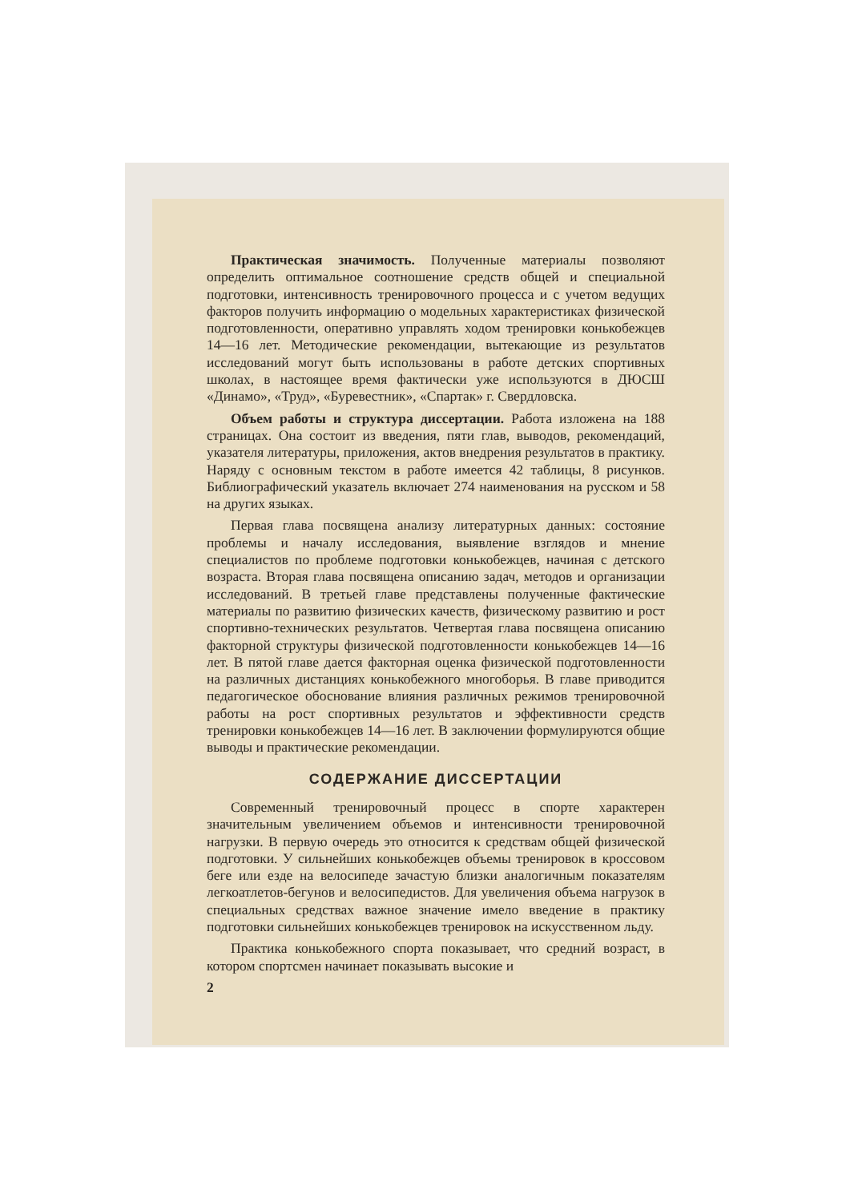Практическая значимость. Полученные материалы позволяют определить оптимальное соотношение средств общей и специальной подготовки, интенсивность тренировочного процесса и с учетом ведущих факторов получить информацию о модельных характеристиках физической подготовленности, оперативно управлять ходом тренировки конькобежцев 14—16 лет. Методические рекомендации, вытекающие из результатов исследований могут быть использованы в работе детских спортивных школах, в настоящее время фактически уже используются в ДЮСШ «Динамо», «Труд», «Буревестник», «Спартак» г. Свердловска.
Объем работы и структура диссертации. Работа изложена на 188 страницах. Она состоит из введения, пяти глав, выводов, рекомендаций, указателя литературы, приложения, актов внедрения результатов в практику. Наряду с основным текстом в работе имеется 42 таблицы, 8 рисунков. Библиографический указатель включает 274 наименования на русском и 58 на других языках.
Первая глава посвящена анализу литературных данных: состояние проблемы и началу исследования, выявление взглядов и мнение специалистов по проблеме подготовки конькобежцев, начиная с детского возраста. Вторая глава посвящена описанию задач, методов и организации исследований. В третьей главе представлены полученные фактические материалы по развитию физических качеств, физическому развитию и рост спортивно-технических результатов. Четвертая глава посвящена описанию факторной структуры физической подготовленности конькобежцев 14—16 лет. В пятой главе дается факторная оценка физической подготовленности на различных дистанциях конькобежного многоборья. В главе приводится педагогическое обоснование влияния различных режимов тренировочной работы на рост спортивных результатов и эффективности средств тренировки конькобежцев 14—16 лет. В заключении формулируются общие выводы и практические рекомендации.
СОДЕРЖАНИЕ ДИССЕРТАЦИИ
Современный тренировочный процесс в спорте характерен значительным увеличением объемов и интенсивности тренировочной нагрузки. В первую очередь это относится к средствам общей физической подготовки. У сильнейших конькобежцев объемы тренировок в кроссовом беге или езде на велосипеде зачастую близки аналогичным показателям легкоатлетов-бегунов и велосипедистов. Для увеличения объема нагрузок в специальных средствах важное значение имело введение в практику подготовки сильнейших конькобежцев тренировок на искусственном льду.
Практика конькобежного спорта показывает, что средний возраст, в котором спортсмен начинает показывать высокие и
2